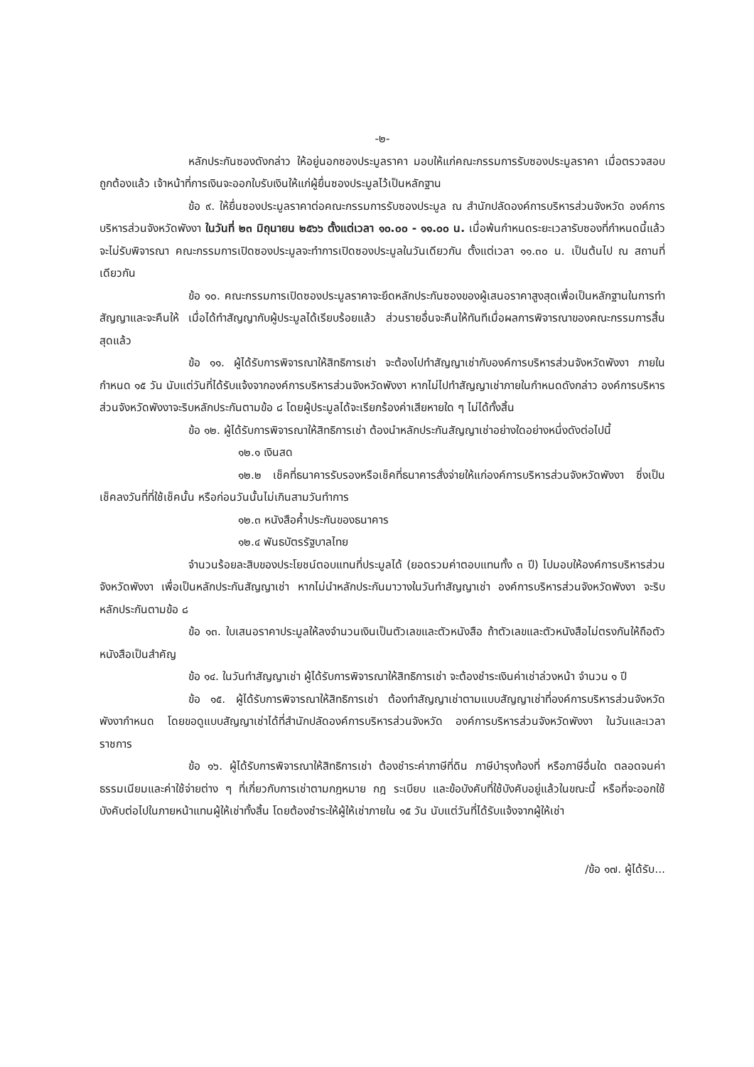-๒-
หลักประกันซองดังกล่าว ให้อยู่นอกซองประมูลราคา มอบให้แก่คณะกรรมการรับซองประมูลราคา เมื่อตรวจสอบถูกต้องแล้ว เจ้าหน้าที่การเงินจะออกใบรับเงินให้แก่ผู้ยื่นซองประมูลไว้เป็นหลักฐาน
ข้อ ๙. ให้ยื่นซองประมูลราคาต่อคณะกรรมการรับซองประมูล ณ สำนักปลัดองค์การบริหารส่วนจังหวัด องค์การบริหารส่วนจังหวัดพังงา ในวันที่ ๒๓ มิถุนายน ๒๕๖๖ ตั้งแต่เวลา ๑๐.๐๐ - ๑๑.๐๐ น. เมื่อพ้นกำหนดระยะเวลารับซองที่กำหนดนี้แล้วจะไม่รับพิจารณา คณะกรรมการเปิดซองประมูลจะทำการเปิดซองประมูลในวันเดียวกัน ตั้งแต่เวลา ๑๑.๓๐ น. เป็นต้นไป ณ สถานที่เดียวกัน
ข้อ ๑๐. คณะกรรมการเปิดซองประมูลราคาจะยึดหลักประกันซองของผู้เสนอราคาสูงสุดเพื่อเป็นหลักฐานในการทำสัญญาและจะคืนให้ เมื่อได้ทำสัญญากับผู้ประมูลได้เรียบร้อยแล้ว ส่วนรายอื่นจะคืนให้ทันทีเมื่อผลการพิจารณาของคณะกรรมการสิ้นสุดแล้ว
ข้อ ๑๑. ผู้ได้รับการพิจารณาให้สิทธิการเช่า จะต้องไปทำสัญญาเช่ากับองค์การบริหารส่วนจังหวัดพังงา ภายในกำหนด ๑๕ วัน นับแต่วันที่ได้รับแจ้งจากองค์การบริหารส่วนจังหวัดพังงา หากไม่ไปทำสัญญาเช่าภายในกำหนดดังกล่าว องค์การบริหารส่วนจังหวัดพังงาจะริบหลักประกันตามข้อ ๘ โดยผู้ประมูลได้จะเรียกร้องค่าเสียหายใด ๆ ไม่ได้ทั้งสิ้น
ข้อ ๑๒. ผู้ได้รับการพิจารณาให้สิทธิการเช่า ต้องนำหลักประกันสัญญาเช่าอย่างใดอย่างหนึ่งดังต่อไปนี้
๑๒.๑ เงินสด
๑๒.๒ เช็คที่ธนาคารรับรองหรือเช็คที่ธนาคารสั่งจ่ายให้แก่องค์การบริหารส่วนจังหวัดพังงา ซึ่งเป็นเช็คลงวันที่ที่ใช้เช็คนั้น หรือก่อนวันนั้นไม่เกินสามวันทำการ
๑๒.๓ หนังสือค้ำประกันของธนาคาร
๑๒.๔ พันธบัตรรัฐบาลไทย
จำนวนร้อยละสิบของประโยชน์ตอบแทนที่ประมูลได้ (ยอดรวมค่าตอบแทนทั้ง ๓ ปี) ไปมอบให้องค์การบริหารส่วนจังหวัดพังงา เพื่อเป็นหลักประกันสัญญาเช่า หากไม่นำหลักประกันมาวางในวันทำสัญญาเช่า องค์การบริหารส่วนจังหวัดพังงา จะริบหลักประกันตามข้อ ๘
ข้อ ๑๓. ใบเสนอราคาประมูลให้ลงจำนวนเงินเป็นตัวเลขและตัวหนังสือ ถ้าตัวเลขและตัวหนังสือไม่ตรงกันให้ถือตัวหนังสือเป็นสำคัญ
ข้อ ๑๔. ในวันทำสัญญาเช่า ผู้ได้รับการพิจารณาให้สิทธิการเช่า จะต้องชำระเงินค่าเช่าล่วงหน้า จำนวน ๑ ปี
ข้อ ๑๕. ผู้ได้รับการพิจารณาให้สิทธิการเช่า ต้องทำสัญญาเช่าตามแบบสัญญาเช่าที่องค์การบริหารส่วนจังหวัดพังงากำหนด โดยขอดูแบบสัญญาเช่าได้ที่สำนักปลัดองค์การบริหารส่วนจังหวัด องค์การบริหารส่วนจังหวัดพังงา ในวันและเวลาราชการ
ข้อ ๑๖. ผู้ได้รับการพิจารณาให้สิทธิการเช่า ต้องชำระค่าภาษีที่ดิน ภาษีบำรุงท้องที่ หรือภาษีอื่นใด ตลอดจนค่าธรรมเนียมและค่าใช้จ่ายต่าง ๆ ที่เกี่ยวกับการเช่าตามกฎหมาย กฎ ระเบียบ และข้อบังคับที่ใช้บังคับอยู่แล้วในขณะนี้ หรือที่จะออกใช้บังคับต่อไปในภายหน้าแทนผู้ให้เช่าทั้งสิ้น โดยต้องชำระให้ผู้ให้เช่าภายใน ๑๕ วัน นับแต่วันที่ได้รับแจ้งจากผู้ให้เช่า
/ข้อ ๑๗. ผู้ได้รับ...